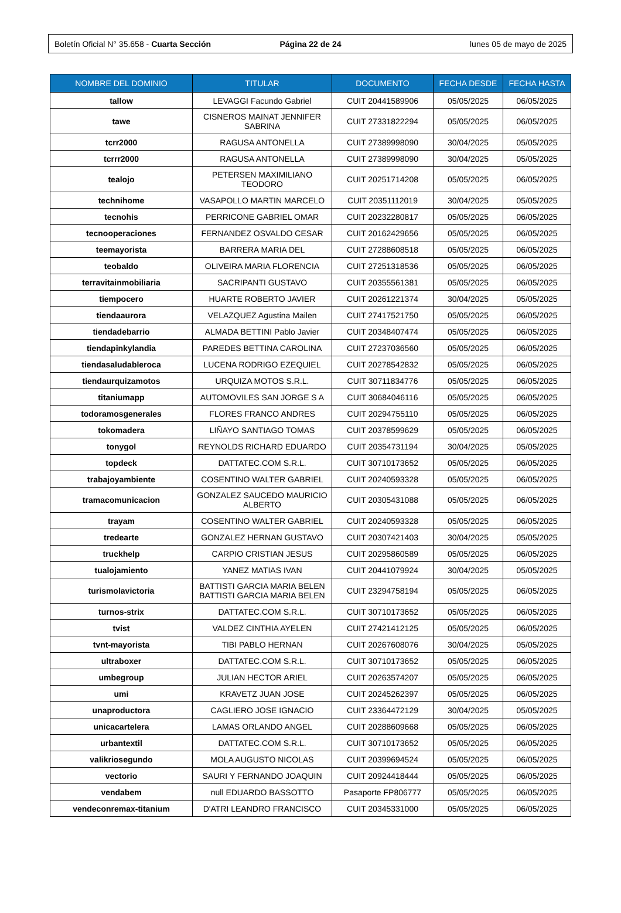Boletín Oficial N° 35.658 - Cuarta Sección
Página 22 de 24 lunes 05 de mayo de 2025
| NOMBRE DEL DOMINIO | TITULAR | DOCUMENTO | FECHA DESDE | FECHA HASTA |
| --- | --- | --- | --- | --- |
| tallow | LEVAGGI Facundo Gabriel | CUIT 20441589906 | 05/05/2025 | 06/05/2025 |
| tawe | CISNEROS MAINAT JENNIFER SABRINA | CUIT 27331822294 | 05/05/2025 | 06/05/2025 |
| tcrr2000 | RAGUSA ANTONELLA | CUIT 27389998090 | 30/04/2025 | 05/05/2025 |
| tcrrr2000 | RAGUSA ANTONELLA | CUIT 27389998090 | 30/04/2025 | 05/05/2025 |
| tealojo | PETERSEN MAXIMILIANO TEODORO | CUIT 20251714208 | 05/05/2025 | 06/05/2025 |
| technihome | VASAPOLLO MARTIN MARCELO | CUIT 20351112019 | 30/04/2025 | 05/05/2025 |
| tecnohis | PERRICONE GABRIEL OMAR | CUIT 20232280817 | 05/05/2025 | 06/05/2025 |
| tecnooperaciones | FERNANDEZ OSVALDO CESAR | CUIT 20162429656 | 05/05/2025 | 06/05/2025 |
| teemayorista | BARRERA MARIA DEL | CUIT 27288608518 | 05/05/2025 | 06/05/2025 |
| teobaldo | OLIVEIRA MARIA FLORENCIA | CUIT 27251318536 | 05/05/2025 | 06/05/2025 |
| terravitainmobiliaria | SACRIPANTI GUSTAVO | CUIT 20355561381 | 05/05/2025 | 06/05/2025 |
| tiempocero | HUARTE ROBERTO JAVIER | CUIT 20261221374 | 30/04/2025 | 05/05/2025 |
| tiendaaurora | VELAZQUEZ Agustina Mailen | CUIT 27417521750 | 05/05/2025 | 06/05/2025 |
| tiendadebarrio | ALMADA BETTINI Pablo Javier | CUIT 20348407474 | 05/05/2025 | 06/05/2025 |
| tiendapinkylandia | PAREDES BETTINA CAROLINA | CUIT 27237036560 | 05/05/2025 | 06/05/2025 |
| tiendasaludableroca | LUCENA RODRIGO EZEQUIEL | CUIT 20278542832 | 05/05/2025 | 06/05/2025 |
| tiendaurquizamotos | URQUIZA MOTOS S.R.L. | CUIT 30711834776 | 05/05/2025 | 06/05/2025 |
| titaniumapp | AUTOMOVILES SAN JORGE S A | CUIT 30684046116 | 05/05/2025 | 06/05/2025 |
| todoramosgenerales | FLORES FRANCO ANDRES | CUIT 20294755110 | 05/05/2025 | 06/05/2025 |
| tokomadera | LIÑAYO SANTIAGO TOMAS | CUIT 20378599629 | 05/05/2025 | 06/05/2025 |
| tonygol | REYNOLDS RICHARD EDUARDO | CUIT 20354731194 | 30/04/2025 | 05/05/2025 |
| topdeck | DATTATEC.COM S.R.L. | CUIT 30710173652 | 05/05/2025 | 06/05/2025 |
| trabajoyambiente | COSENTINO WALTER GABRIEL | CUIT 20240593328 | 05/05/2025 | 06/05/2025 |
| tramacomunicacion | GONZALEZ SAUCEDO MAURICIO ALBERTO | CUIT 20305431088 | 05/05/2025 | 06/05/2025 |
| trayam | COSENTINO WALTER GABRIEL | CUIT 20240593328 | 05/05/2025 | 06/05/2025 |
| tredearte | GONZALEZ HERNAN GUSTAVO | CUIT 20307421403 | 30/04/2025 | 05/05/2025 |
| truckhelp | CARPIO CRISTIAN JESUS | CUIT 20295860589 | 05/05/2025 | 06/05/2025 |
| tualojamiento | YANEZ MATIAS IVAN | CUIT 20441079924 | 30/04/2025 | 05/05/2025 |
| turismolavictoria | BATTISTI GARCIA MARIA BELEN BATTISTI GARCIA MARIA BELEN | CUIT 23294758194 | 05/05/2025 | 06/05/2025 |
| turnos-strix | DATTATEC.COM S.R.L. | CUIT 30710173652 | 05/05/2025 | 06/05/2025 |
| tvist | VALDEZ CINTHIA AYELEN | CUIT 27421412125 | 05/05/2025 | 06/05/2025 |
| tvnt-mayorista | TIBI PABLO HERNAN | CUIT 20267608076 | 30/04/2025 | 05/05/2025 |
| ultraboxer | DATTATEC.COM S.R.L. | CUIT 30710173652 | 05/05/2025 | 06/05/2025 |
| umbegroup | JULIAN HECTOR ARIEL | CUIT 20263574207 | 05/05/2025 | 06/05/2025 |
| umi | KRAVETZ JUAN JOSE | CUIT 20245262397 | 05/05/2025 | 06/05/2025 |
| unaproductora | CAGLIERO JOSE IGNACIO | CUIT 23364472129 | 30/04/2025 | 05/05/2025 |
| unicacartelera | LAMAS ORLANDO ANGEL | CUIT 20288609668 | 05/05/2025 | 06/05/2025 |
| urbantextil | DATTATEC.COM S.R.L. | CUIT 30710173652 | 05/05/2025 | 06/05/2025 |
| valikriosegundo | MOLA AUGUSTO NICOLAS | CUIT 20399694524 | 05/05/2025 | 06/05/2025 |
| vectorio | SAURI Y FERNANDO JOAQUIN | CUIT 20924418444 | 05/05/2025 | 06/05/2025 |
| vendabem | null EDUARDO BASSOTTO | Pasaporte FP806777 | 05/05/2025 | 06/05/2025 |
| vendeconremax-titanium | D'ATRI LEANDRO FRANCISCO | CUIT 20345331000 | 05/05/2025 | 06/05/2025 |